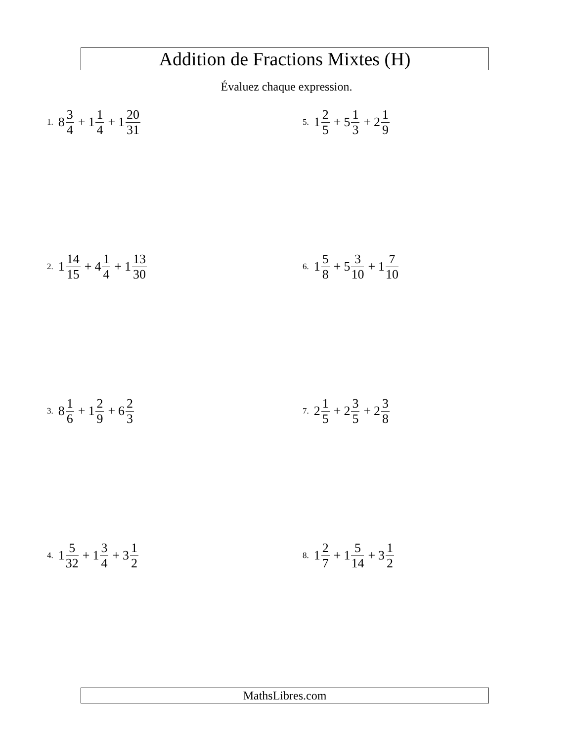Addition de Fractions Mixtes (H)
Évaluez chaque expression.
1. 8 3 4 + 1 1 4 + 1 20 31
2. 1 14 15 + 4 1 4 + 1 13 30
3. 8 1 6 + 1 2 9 + 6 2 3
4. 1 5 32 + 1 3 4 + 3 1 2
5. 1 2 5 + 5 1 3 + 2 1 9
6. 1 5 8 + 5 3 10 + 1 7 10
7. 2 1 5 + 2 3 5 + 2 3 8
8. 1 2 7 + 1 5 14 + 3 1 2
MathsLibres.com